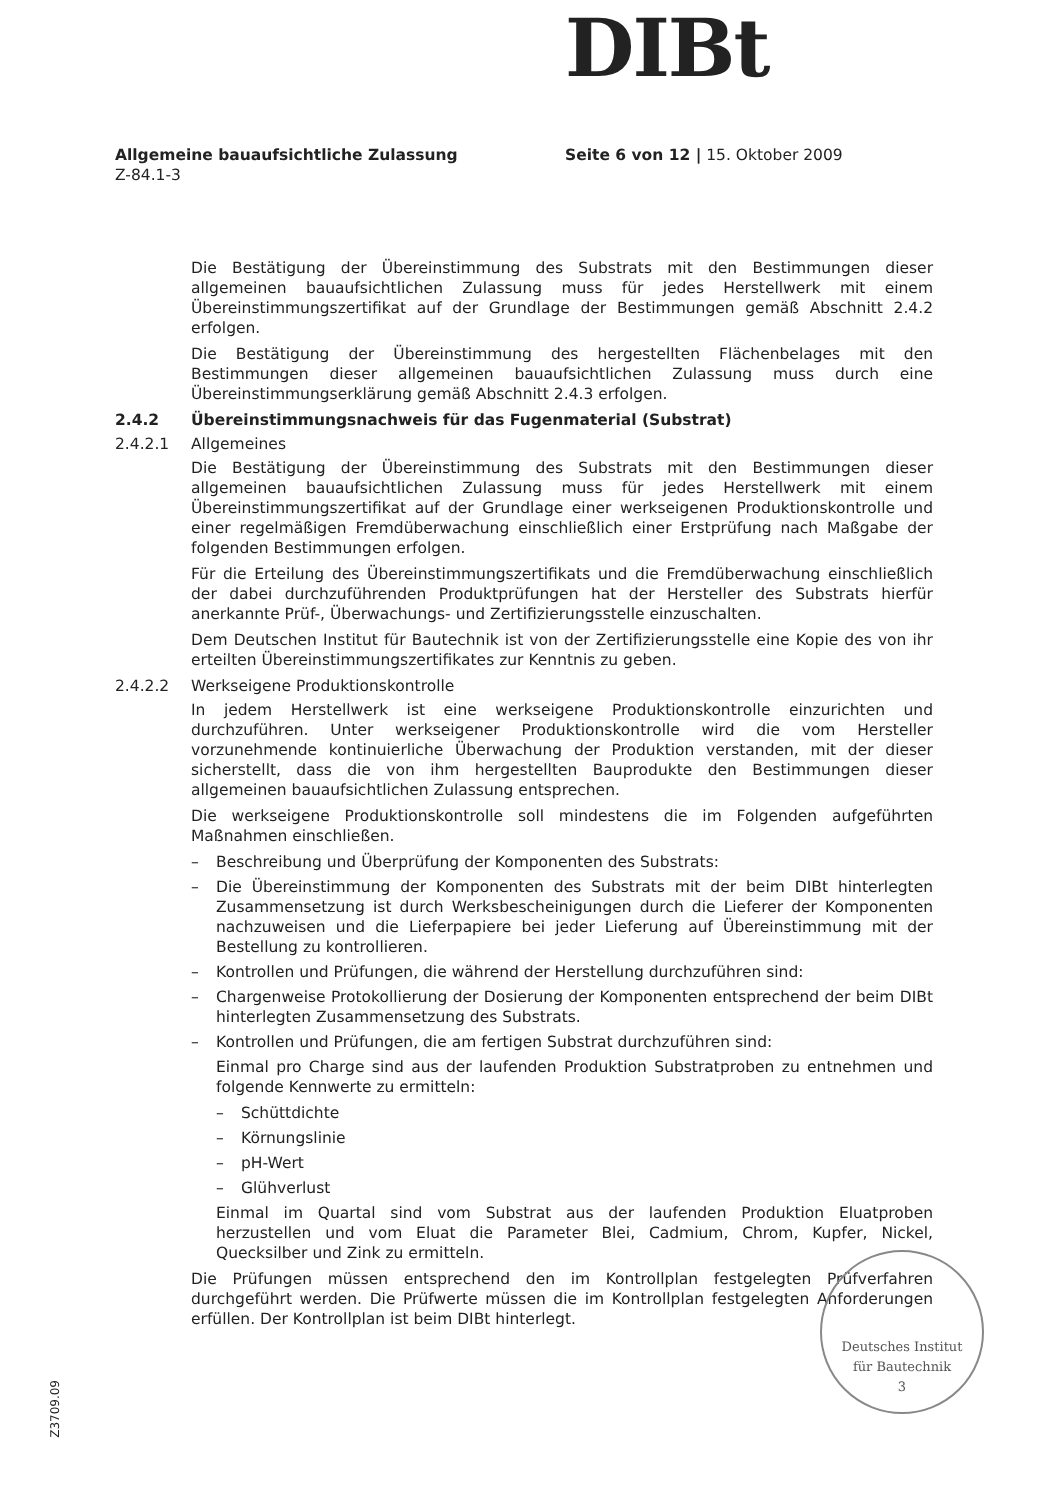DIBt
Allgemeine bauaufsichtliche Zulassung
Z-84.1-3
Seite 6 von 12 | 15. Oktober 2009
Die Bestätigung der Übereinstimmung des Substrats mit den Bestimmungen dieser allgemeinen bauaufsichtlichen Zulassung muss für jedes Herstellwerk mit einem Übereinstimmungszertifikat auf der Grundlage der Bestimmungen gemäß Abschnitt 2.4.2 erfolgen.
Die Bestätigung der Übereinstimmung des hergestellten Flächenbelages mit den Bestimmungen dieser allgemeinen bauaufsichtlichen Zulassung muss durch eine Übereinstimmungserklärung gemäß Abschnitt 2.4.3 erfolgen.
2.4.2 Übereinstimmungsnachweis für das Fugenmaterial (Substrat)
2.4.2.1 Allgemeines
Die Bestätigung der Übereinstimmung des Substrats mit den Bestimmungen dieser allgemeinen bauaufsichtlichen Zulassung muss für jedes Herstellwerk mit einem Übereinstimmungszertifikat auf der Grundlage einer werkseigenen Produktionskontrolle und einer regelmäßigen Fremdüberwachung einschließlich einer Erstprüfung nach Maßgabe der folgenden Bestimmungen erfolgen.
Für die Erteilung des Übereinstimmungszertifikats und die Fremdüberwachung einschließlich der dabei durchzuführenden Produktprüfungen hat der Hersteller des Substrats hierfür anerkannte Prüf-, Überwachungs- und Zertifizierungsstelle einzuschalten.
Dem Deutschen Institut für Bautechnik ist von der Zertifizierungsstelle eine Kopie des von ihr erteilten Übereinstimmungszertifikates zur Kenntnis zu geben.
2.4.2.2 Werkseigene Produktionskontrolle
In jedem Herstellwerk ist eine werkseigene Produktionskontrolle einzurichten und durchzuführen. Unter werkseigener Produktionskontrolle wird die vom Hersteller vorzunehmende kontinuierliche Überwachung der Produktion verstanden, mit der dieser sicherstellt, dass die von ihm hergestellten Bauprodukte den Bestimmungen dieser allgemeinen bauaufsichtlichen Zulassung entsprechen.
Die werkseigene Produktionskontrolle soll mindestens die im Folgenden aufgeführten Maßnahmen einschließen.
– Beschreibung und Überprüfung der Komponenten des Substrats:
– Die Übereinstimmung der Komponenten des Substrats mit der beim DIBt hinterlegten Zusammensetzung ist durch Werksbescheinigungen durch die Lieferer der Komponenten nachzuweisen und die Lieferpapiere bei jeder Lieferung auf Übereinstimmung mit der Bestellung zu kontrollieren.
– Kontrollen und Prüfungen, die während der Herstellung durchzuführen sind:
– Chargenweise Protokollierung der Dosierung der Komponenten entsprechend der beim DIBt hinterlegten Zusammensetzung des Substrats.
– Kontrollen und Prüfungen, die am fertigen Substrat durchzuführen sind:
Einmal pro Charge sind aus der laufenden Produktion Substratproben zu entnehmen und folgende Kennwerte zu ermitteln:
– Schüttdichte
– Körnungslinie
– pH-Wert
– Glühverlust
Einmal im Quartal sind vom Substrat aus der laufenden Produktion Eluatproben herzustellen und vom Eluat die Parameter Blei, Cadmium, Chrom, Kupfer, Nickel, Quecksilber und Zink zu ermitteln.
Die Prüfungen müssen entsprechend den im Kontrollplan festgelegten Prüfverfahren durchgeführt werden. Die Prüfwerte müssen die im Kontrollplan festgelegten Anforderungen erfüllen. Der Kontrollplan ist beim DIBt hinterlegt.
Z3709.09
Deutsches Institut
für Bautechnik
3